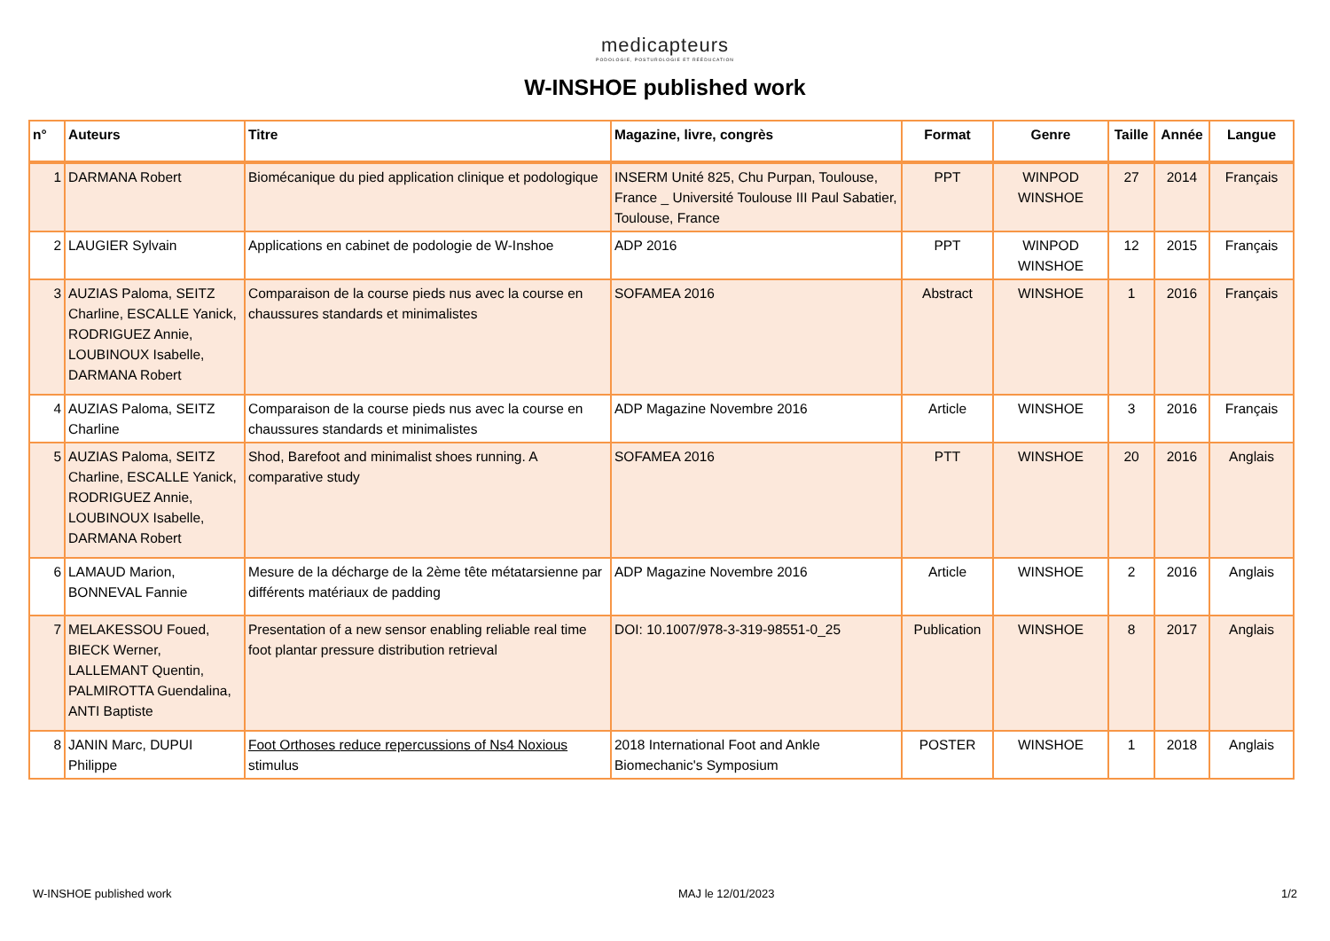medicapteurs
PODOLOGIE, POSTUROLOGIE ET RÉÉDUCATION
W-INSHOE published work
| n° | Auteurs | Titre | Magazine, livre, congrès | Format | Genre | Taille | Année | Langue |
| --- | --- | --- | --- | --- | --- | --- | --- | --- |
| 1 | DARMANA Robert | Biomécanique du pied application clinique et podologique | INSERM Unité 825, Chu Purpan, Toulouse, France _ Université Toulouse III Paul Sabatier, Toulouse, France | PPT | WINPOD WINSHOE | 27 | 2014 | Français |
| 2 | LAUGIER Sylvain | Applications en cabinet de podologie de W-Inshoe | ADP 2016 | PPT | WINPOD WINSHOE | 12 | 2015 | Français |
| 3 | AUZIAS Paloma, SEITZ Charline, ESCALLE Yanick, RODRIGUEZ Annie, LOUBINOUX Isabelle, DARMANA Robert | Comparaison de la course pieds nus avec la course en chaussures standards et minimalistes | SOFAMEA 2016 | Abstract | WINSHOE | 1 | 2016 | Français |
| 4 | AUZIAS Paloma, SEITZ Charline | Comparaison de la course pieds nus avec la course en chaussures standards et minimalistes | ADP Magazine Novembre 2016 | Article | WINSHOE | 3 | 2016 | Français |
| 5 | AUZIAS Paloma, SEITZ Charline, ESCALLE Yanick, RODRIGUEZ Annie, LOUBINOUX Isabelle, DARMANA Robert | Shod, Barefoot and minimalist shoes running. A comparative study | SOFAMEA 2016 | PTT | WINSHOE | 20 | 2016 | Anglais |
| 6 | LAMAUD Marion, BONNEVAL Fannie | Mesure de la décharge de la 2ème tête métatarsienne par différents matériaux de padding | ADP Magazine Novembre 2016 | Article | WINSHOE | 2 | 2016 | Anglais |
| 7 | MELAKESSOU Foued, BIECK Werner, LALLEMANT Quentin, PALMIROTTA Guendalina, ANTI Baptiste | Presentation of a new sensor enabling reliable real time foot plantar pressure distribution retrieval | DOI: 10.1007/978-3-319-98551-0_25 | Publication | WINSHOE | 8 | 2017 | Anglais |
| 8 | JANIN Marc, DUPUI Philippe | Foot Orthoses reduce repercussions of Ns4 Noxious stimulus | 2018 International Foot and Ankle Biomechanic's Symposium | POSTER | WINSHOE | 1 | 2018 | Anglais |
W-INSHOE published work MAJ le 12/01/2023 1/2